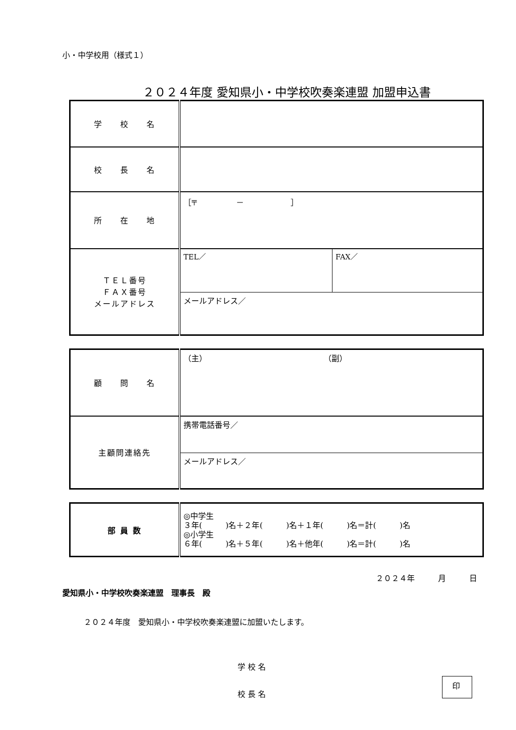小・中学校用（様式１）
２０２４年度 愛知県小・中学校吹奏楽連盟 加盟申込書
| 学 校 名 | | |
| 校 長 名 | | |
| 所 在 地 | ［〒 － ］ | |
| ＴＥＬ番号 ＦＡＸ番号 メールアドレス | TEL／ | FAX／ |
| | メールアドレス／ | |
| 顧 問 名 | （主） （副） |
| 主顧問連絡先 | 携帯電話番号／ |
| | メールアドレス／ |
| 部 員 数 | ◎中学生 ３年( )名＋２年( )名＋１年( )名＝計( )名 ◎小学生 ６年( )名＋５年( )名＋他年( )名＝計( )名 |
２０２４年　　　月　　　日
愛知県小・中学校吹奏楽連盟　理事長　殿
２０２４年度　愛知県小・中学校吹奏楽連盟に加盟いたします。
学 校 名
校 長 名 印